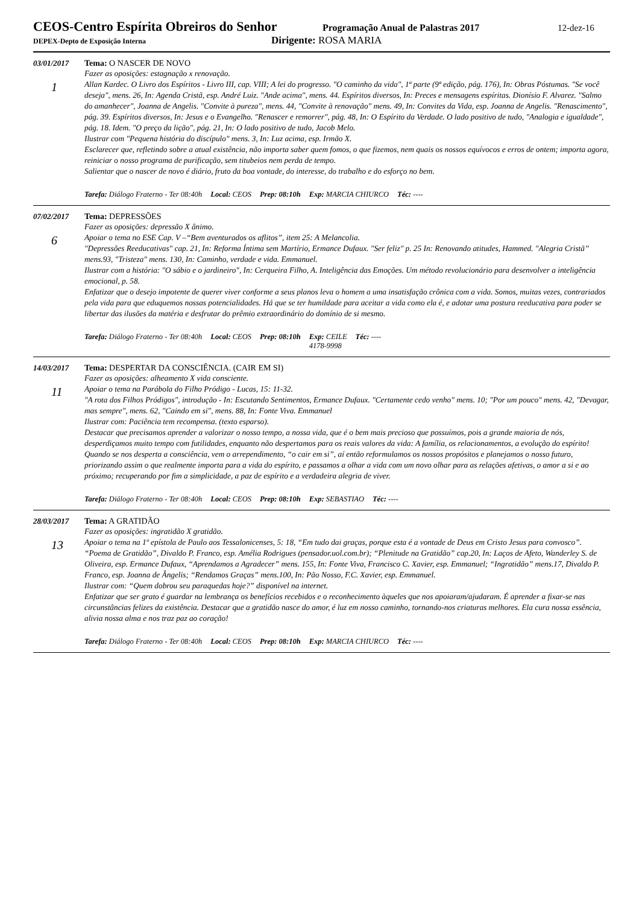CEOS-Centro Espírita Obreiros do Senhor
Programação Anual de Palastras 2017
12-dez-16
DEPEX-Depto de Exposição Interna
Dirigente: ROSA MARIA
03/01/2017 Tema: O NASCER DE NOVO
1
Fazer as oposições: estagnação x renovação.
Allan Kardec. O Livro dos Espíritos - Livro III, cap. VIII; A lei do progresso. "O caminho da vida", 1ª parte (9ª edição, pág. 176), In: Obras Póstumas. "Se você deseja", mens. 26, In: Agenda Cristã, esp. André Luiz. "Ande acima", mens. 44. Espíritos diversos, In: Preces e mensagens espíritas. Dionísio F. Alvarez. "Salmo do amanhecer", Joanna de Angelis. "Convite à pureza", mens. 44, "Convite à renovação" mens. 49, In: Convites da Vida, esp. Joanna de Angelis. "Renascimento", pág. 39. Espíritos diversos, In: Jesus e o Evangelho. "Renascer e remorrer", pág. 48, In: O Espírito da Verdade. O lado positivo de tudo, "Analogia e igualdade", pág. 18. Idem. "O preço da lição", pág. 21, In: O lado positivo de tudo, Jacob Melo.
Ilustrar com "Pequena história do discípulo" mens. 3, In: Luz acima, esp. Irmão X.
Esclarecer que, refletindo sobre a atual existência, não importa saber quem fomos, o que fizemos, nem quais os nossos equívocos e erros de ontem; importa agora, reiniciar o nosso programa de purificação, sem titubeios nem perda de tempo.
Salientar que o nascer de novo é diário, fruto da boa vontade, do interesse, do trabalho e do esforço no bem.
Tarefa: Diálogo Fraterno - Ter 08:40h Local: CEOS Prep: 08:10h Exp: MARCIA CHIURCO Téc: ----
07/02/2017 Tema: DEPRESSÕES
6
Fazer as oposições: depressão X ânimo.
Apoiar o tema no ESE Cap. V –“Bem aventurados os aflitos”, item 25: A Melancolia.
"Depressões Reeducativas" cap. 21, In: Reforma Íntima sem Martírio, Ermance Dufaux. "Ser feliz" p. 25 In: Renovando atitudes, Hammed. "Alegria Cristã” mens.93, "Tristeza" mens. 130, In: Caminho, verdade e vida. Emmanuel.
Ilustrar com a história: "O sábio e o jardineiro", In: Cerqueira Filho, A. Inteligência das Emoções. Um método revolucionário para desenvolver a inteligência emocional, p. 58.
Enfatizar que o desejo impotente de querer viver conforme a seus planos leva o homem a uma insatisfação crônica com a vida. Somos, muitas vezes, contrariados pela vida para que eduquemos nossas potencialidades. Há que se ter humildade para aceitar a vida como ela é, e adotar uma postura reeducativa para poder se libertar das ilusões da matéria e desfrutar do prêmio extraordinário do domínio de si mesmo.
Tarefa: Diálogo Fraterno - Ter 08:40h Local: CEOS Prep: 08:10h Exp: CEILE
4178-9998 Téc: ----
14/03/2017 Tema: DESPERTAR DA CONSCIÊNCIA. (CAIR EM SI)
11
Fazer as oposições: alheamento X vida consciente.
Apoiar o tema na Parábola do Filho Pródigo - Lucas, 15: 11-32.
"A rota dos Filhos Pródigos", introdução - In: Escutando Sentimentos, Ermance Dufaux. "Certamente cedo venho" mens. 10; "Por um pouco" mens. 42, "Devagar, mas sempre", mens. 62, "Caindo em si", mens. 88, In: Fonte Viva. Emmanuel
Ilustrar com: Paciência tem recompensa. (texto esparso).
Destacar que precisamos aprender a valorizar o nosso tempo, a nossa vida, que é o bem mais precioso que possuímos, pois a grande maioria de nós, desperdiçamos muito tempo com futilidades, enquanto não despertamos para os reais valores da vida: A família, os relacionamentos, a evolução do espírito! Quando se nos desperta a consciência, vem o arrependimento, “o cair em si”, aí então reformulamos os nossos propósitos e planejamos o nosso futuro, priorizando assim o que realmente importa para a vida do espírito, e passamos a olhar a vida com um novo olhar para as relações afetivas, o amor a si e ao próximo; recuperando por fim a simplicidade, a paz de espírito e a verdadeira alegria de viver.
Tarefa: Diálogo Fraterno - Ter 08:40h Local: CEOS Prep: 08:10h Exp: SEBASTIAO Téc: ----
28/03/2017 Tema: A GRATIDÃO
13
Fazer as oposições: ingratidão X gratidão.
Apoiar o tema na 1º epístola de Paulo aos Tessalonicenses, 5: 18, “Em tudo dai graças, porque esta é a vontade de Deus em Cristo Jesus para convosco”.
“Poema de Gratidão”, Divaldo P. Franco, esp. Amélia Rodrigues (pensador.uol.com.br); “Plenitude na Gratidão” cap.20, In: Laços de Afeto, Wanderley S. de Oliveira, esp. Ermance Dufaux, “Aprendamos a Agradecer” mens. 155, In: Fonte Viva, Francisco C. Xavier, esp. Emmanuel; “Ingratidão” mens.17, Divaldo P. Franco, esp. Joanna de Ângelis; “Rendamos Graças” mens.100, In: Pão Nosso, F.C. Xavier, esp. Emmanuel.
Ilustrar com: “Quem dobrou seu paraquedas hoje?” disponível na internet.
Enfatizar que ser grato é guardar na lembrança os benefícios recebidos e o reconhecimento àqueles que nos apoiaram/ajudaram. É aprender a fixar-se nas circunstâncias felizes da existência. Destacar que a gratidão nasce do amor, é luz em nosso caminho, tornando-nos criaturas melhores. Ela cura nossa essência, alivia nossa alma e nos traz paz ao coração!
Tarefa: Diálogo Fraterno - Ter 08:40h Local: CEOS Prep: 08:10h Exp: MARCIA CHIURCO Téc: ----